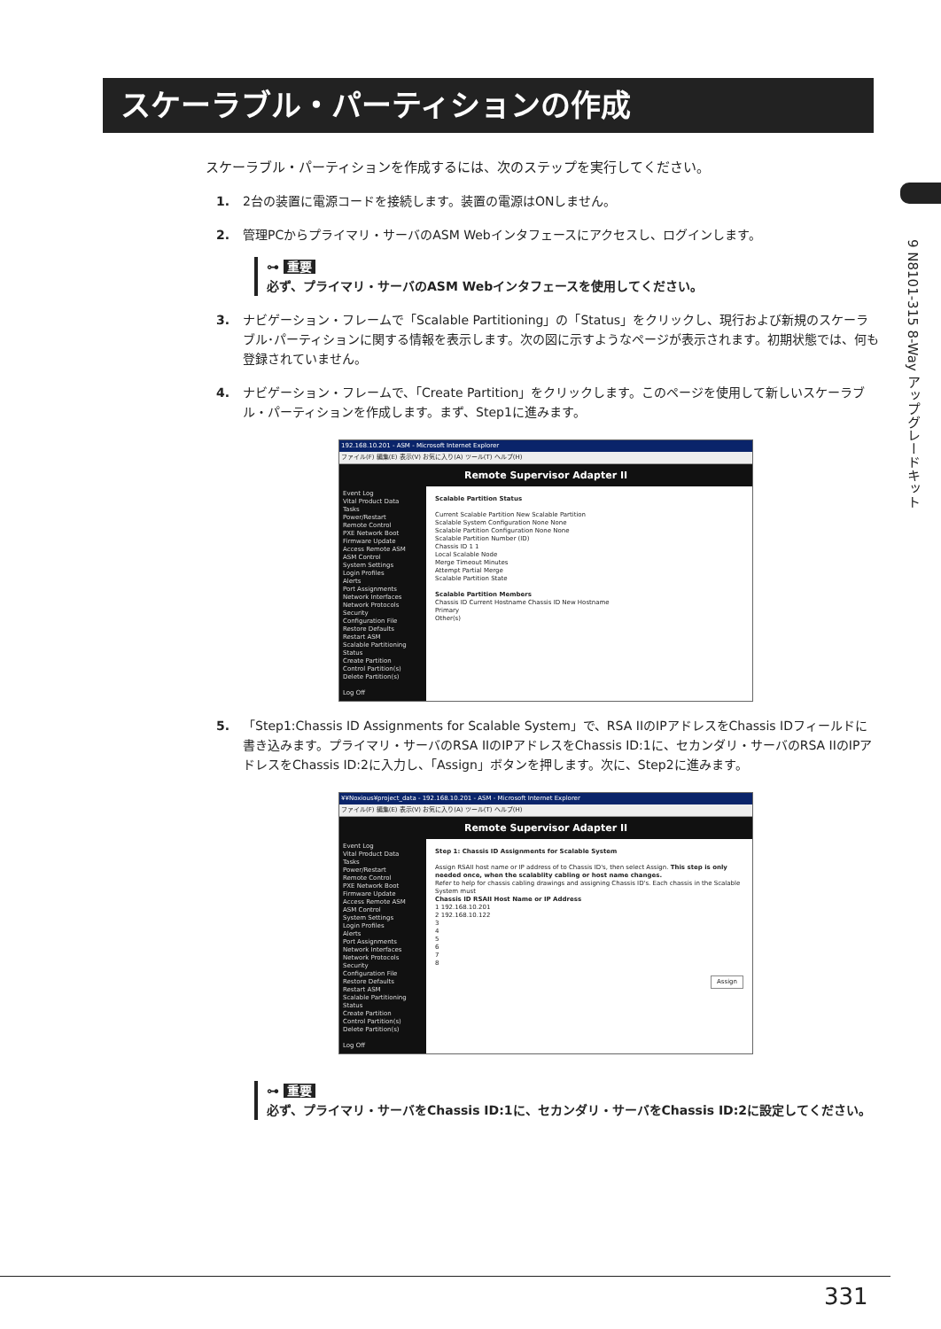スケーラブル・パーティションの作成
9 N8101-315 8-Way アップグレードキット
スケーラブル・パーティションを作成するには、次のステップを実行してください。
1. 2台の装置に電源コードを接続します。装置の電源はONしません。
2. 管理PCからプライマリ・サーバのASM Webインタフェースにアクセスし、ログインします。
⊶ 重要
必ず、プライマリ・サーバのASM Webインタフェースを使用してください。
3. ナビゲーション・フレームで「Scalable Partitioning」の「Status」をクリックし、現行および新規のスケーラブル･パーティションに関する情報を表示します。次の図に示すようなページが表示されます。初期状態では、何も登録されていません。
4. ナビゲーション・フレームで、「Create Partition」をクリックします。このページを使用して新しいスケーラブル・パーティションを作成します。まず、Step1に進みます。
192.168.10.201 - ASM - Microsoft Internet Explorer
ファイル(F) 編集(E) 表示(V) お気に入り(A) ツール(T) ヘルプ(H)
Remote Supervisor Adapter II
Event Log
Vital Product Data
Tasks
Power/Restart
Remote Control
PXE Network Boot
Firmware Update
Access Remote ASM
ASM Control
System Settings
Login Profiles
Alerts
Port Assignments
Network Interfaces
Network Protocols
Security
Configuration File
Restore Defaults
Restart ASM
Scalable Partitioning
Status
Create Partition
Control Partition(s)
Delete Partition(s)
Log Off
Scalable Partition Status
Current Scalable Partition New Scalable Partition
Scalable System Configuration None None
Scalable Partition Configuration None None
Scalable Partition Number (ID)
Chassis ID 1 1
Local Scalable Node
Merge Timeout Minutes
Attempt Partial Merge
Scalable Partition State
Scalable Partition Members
Chassis ID Current Hostname Chassis ID New Hostname
Primary
Other(s)
5. 「Step1:Chassis ID Assignments for Scalable System」で、RSA IIのIPアドレスをChassis IDフィールドに書き込みます。プライマリ・サーバのRSA IIのIPアドレスをChassis ID:1に、セカンダリ・サーバのRSA IIのIPアドレスをChassis ID:2に入力し、「Assign」ボタンを押します。次に、Step2に進みます。
¥¥Noxious¥project_data - 192.168.10.201 - ASM - Microsoft Internet Explorer
ファイル(F) 編集(E) 表示(V) お気に入り(A) ツール(T) ヘルプ(H)
Remote Supervisor Adapter II
Event Log
Vital Product Data
Tasks
Power/Restart
Remote Control
PXE Network Boot
Firmware Update
Access Remote ASM
ASM Control
System Settings
Login Profiles
Alerts
Port Assignments
Network Interfaces
Network Protocols
Security
Configuration File
Restore Defaults
Restart ASM
Scalable Partitioning
Status
Create Partition
Control Partition(s)
Delete Partition(s)
Log Off
Step 1: Chassis ID Assignments for Scalable System
Assign RSAII host name or IP address of to Chassis ID's, then select Assign. This step is only needed once, when the scalablity cabling or host name changes.
Refer to help for chassis cabling drawings and assigning Chassis ID's. Each chassis in the Scalable System must
Chassis ID RSAII Host Name or IP Address
1 192.168.10.201
2 192.168.10.122
3
4
5
6
7
8
Assign
⊶ 重要
必ず、プライマリ・サーバをChassis ID:1に、セカンダリ・サーバをChassis ID:2に設定してください。
331